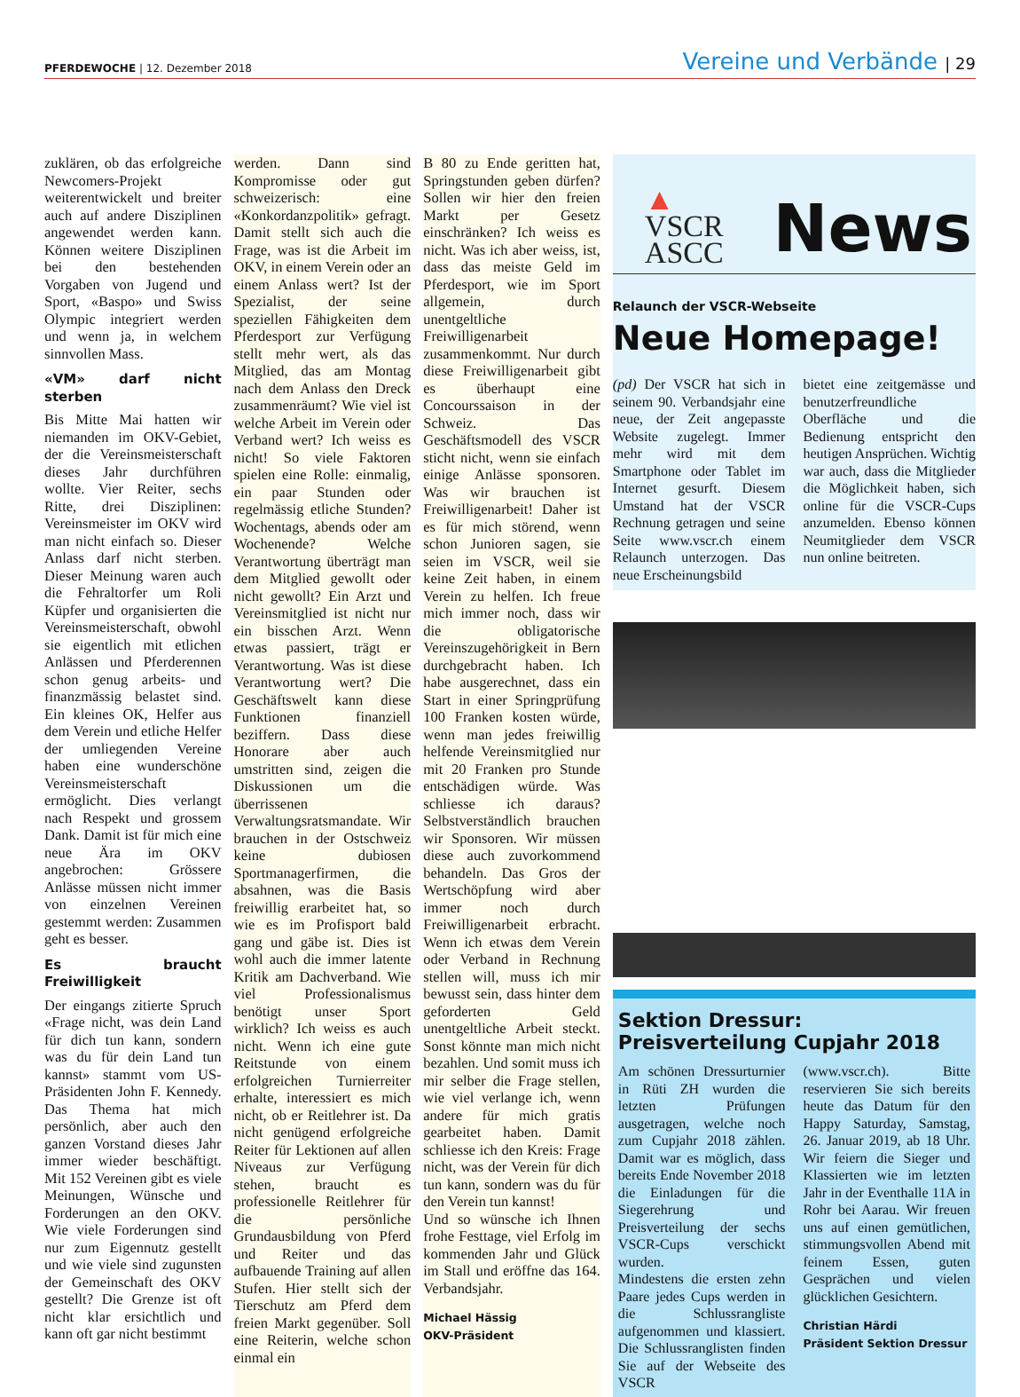PFERDEWOCHE | 12. Dezember 2018
Vereine und Verbände | 29
zuklären, ob das erfolgreiche Newcomers-Projekt weiterentwickelt und breiter auch auf andere Disziplinen angewendet werden kann. Können weitere Disziplinen bei den bestehenden Vorgaben von Jugend und Sport, «Baspo» und Swiss Olympic integriert werden und wenn ja, in welchem sinnvollen Mass.
«VM» darf nicht sterben
Bis Mitte Mai hatten wir niemanden im OKV-Gebiet, der die Vereinsmeisterschaft dieses Jahr durchführen wollte. Vier Reiter, sechs Ritte, drei Disziplinen: Vereinsmeister im OKV wird man nicht einfach so. Dieser Anlass darf nicht sterben. Dieser Meinung waren auch die Fehraltorfer um Roli Küpfer und organisierten die Vereinsmeisterschaft, obwohl sie eigentlich mit etlichen Anlässen und Pferderennen schon genug arbeits- und finanzmässig belastet sind. Ein kleines OK, Helfer aus dem Verein und etliche Helfer der umliegenden Vereine haben eine wunderschöne Vereinsmeisterschaft ermöglicht. Dies verlangt nach Respekt und grossem Dank. Damit ist für mich eine neue Ära im OKV angebrochen: Grössere Anlässe müssen nicht immer von einzelnen Vereinen gestemmt werden: Zusammen geht es besser.
Es braucht Freiwilligkeit
Der eingangs zitierte Spruch «Frage nicht, was dein Land für dich tun kann, sondern was du für dein Land tun kannst» stammt vom US-Präsidenten John F. Kennedy. Das Thema hat mich persönlich, aber auch den ganzen Vorstand dieses Jahr immer wieder beschäftigt. Mit 152 Vereinen gibt es viele Meinungen, Wünsche und Forderungen an den OKV. Wie viele Forderungen sind nur zum Eigennutz gestellt und wie viele sind zugunsten der Gemeinschaft des OKV gestellt? Die Grenze ist oft nicht klar ersichtlich und kann oft gar nicht bestimmt
werden. Dann sind Kompromisse oder gut schweizerisch: eine «Konkordanzpolitik» gefragt. Damit stellt sich auch die Frage, was ist die Arbeit im OKV, in einem Verein oder an einem Anlass wert? Ist der Spezialist, der seine speziellen Fähigkeiten dem Pferdesport zur Verfügung stellt mehr wert, als das Mitglied, das am Montag nach dem Anlass den Dreck zusammenräumt? Wie viel ist welche Arbeit im Verein oder Verband wert? Ich weiss es nicht! So viele Faktoren spielen eine Rolle: einmalig, ein paar Stunden oder regelmässig etliche Stunden? Wochentags, abends oder am Wochenende? Welche Verantwortung überträgt man dem Mitglied gewollt oder nicht gewollt? Ein Arzt und Vereinsmitglied ist nicht nur ein bisschen Arzt. Wenn etwas passiert, trägt er Verantwortung. Was ist diese Verantwortung wert? Die Geschäftswelt kann diese Funktionen finanziell beziffern. Dass diese Honorare aber auch umstritten sind, zeigen die Diskussionen um die überrissenen Verwaltungsratsmandate. Wir brauchen in der Ostschweiz keine dubiosen Sportmanagerfirmen, die absahnen, was die Basis freiwillig erarbeitet hat, so wie es im Profisport bald gang und gäbe ist. Dies ist wohl auch die immer latente Kritik am Dachverband. Wie viel Professionalismus benötigt unser Sport wirklich? Ich weiss es auch nicht. Wenn ich eine gute Reitstunde von einem erfolgreichen Turnierreiter erhalte, interessiert es mich nicht, ob er Reitlehrer ist. Da nicht genügend erfolgreiche Reiter für Lektionen auf allen Niveaus zur Verfügung stehen, braucht es professionelle Reitlehrer für die persönliche Grundausbildung von Pferd und Reiter und das aufbauende Training auf allen Stufen. Hier stellt sich der Tierschutz am Pferd dem freien Markt gegenüber. Soll eine Reiterin, welche schon einmal ein
B 80 zu Ende geritten hat, Springstunden geben dürfen? Sollen wir hier den freien Markt per Gesetz einschränken? Ich weiss es nicht. Was ich aber weiss, ist, dass das meiste Geld im Pferdesport, wie im Sport allgemein, durch unentgeltliche Freiwilligenarbeit zusammenkommt. Nur durch diese Freiwilligenarbeit gibt es überhaupt eine Concourssaison in der Schweiz. Das Geschäftsmodell des VSCR sticht nicht, wenn sie einfach einige Anlässe sponsoren. Was wir brauchen ist Freiwilligenarbeit! Daher ist es für mich störend, wenn schon Junioren sagen, sie seien im VSCR, weil sie keine Zeit haben, in einem Verein zu helfen. Ich freue mich immer noch, dass wir die obligatorische Vereinszugehörigkeit in Bern durchgebracht haben. Ich habe ausgerechnet, dass ein Start in einer Springprüfung 100 Franken kosten würde, wenn man jedes freiwillig helfende Vereinsmitglied nur mit 20 Franken pro Stunde entschädigen würde. Was schliesse ich daraus? Selbstverständlich brauchen wir Sponsoren. Wir müssen diese auch zuvorkommend behandeln. Das Gros der Wertschöpfung wird aber immer noch durch Freiwilligenarbeit erbracht. Wenn ich etwas dem Verein oder Verband in Rechnung stellen will, muss ich mir bewusst sein, dass hinter dem geforderten Geld unentgeltliche Arbeit steckt. Sonst könnte man mich nicht bezahlen. Und somit muss ich mir selber die Frage stellen, wie viel verlange ich, wenn andere für mich gratis gearbeitet haben. Damit schliesse ich den Kreis: Frage nicht, was der Verein für dich tun kann, sondern was du für den Verein tun kannst!
Und so wünsche ich Ihnen frohe Festtage, viel Erfolg im kommenden Jahr und Glück im Stall und eröffne das 164. Verbandsjahr.
Michael Hässig
OKV-Präsident
▲
VSCR
ASCC
News
Relaunch der VSCR-Webseite
Neue Homepage!
(pd) Der VSCR hat sich in seinem 90. Verbandsjahr eine neue, der Zeit angepasste Website zugelegt. Immer mehr wird mit dem Smartphone oder Tablet im Internet gesurft. Diesem Umstand hat der VSCR Rechnung getragen und seine Seite www.vscr.ch einem Relaunch unterzogen. Das neue Erscheinungsbild
bietet eine zeitgemässe und benutzerfreundliche Oberfläche und die Bedienung entspricht den heutigen Ansprüchen. Wichtig war auch, dass die Mitglieder die Möglichkeit haben, sich online für die VSCR-Cups anzumelden. Ebenso können Neumitglieder dem VSCR nun online beitreten.
Sektion Dressur:
Preisverteilung Cupjahr 2018
Am schönen Dressurturnier in Rüti ZH wurden die letzten Prüfungen ausgetragen, welche noch zum Cupjahr 2018 zählen. Damit war es möglich, dass bereits Ende November 2018 die Einladungen für die Siegerehrung und Preisverteilung der sechs VSCR-Cups verschickt wurden.
Mindestens die ersten zehn Paare jedes Cups werden in die Schlussrangliste aufgenommen und klassiert. Die Schlussranglisten finden Sie auf der Webseite des VSCR
(www.vscr.ch). Bitte reservieren Sie sich bereits heute das Datum für den Happy Saturday, Samstag, 26. Januar 2019, ab 18 Uhr. Wir feiern die Sieger und Klassierten wie im letzten Jahr in der Eventhalle 11A in Rohr bei Aarau. Wir freuen uns auf einen gemütlichen, stimmungsvollen Abend mit feinem Essen, guten Gesprächen und vielen glücklichen Gesichtern.
Christian Härdi
Präsident Sektion Dressur